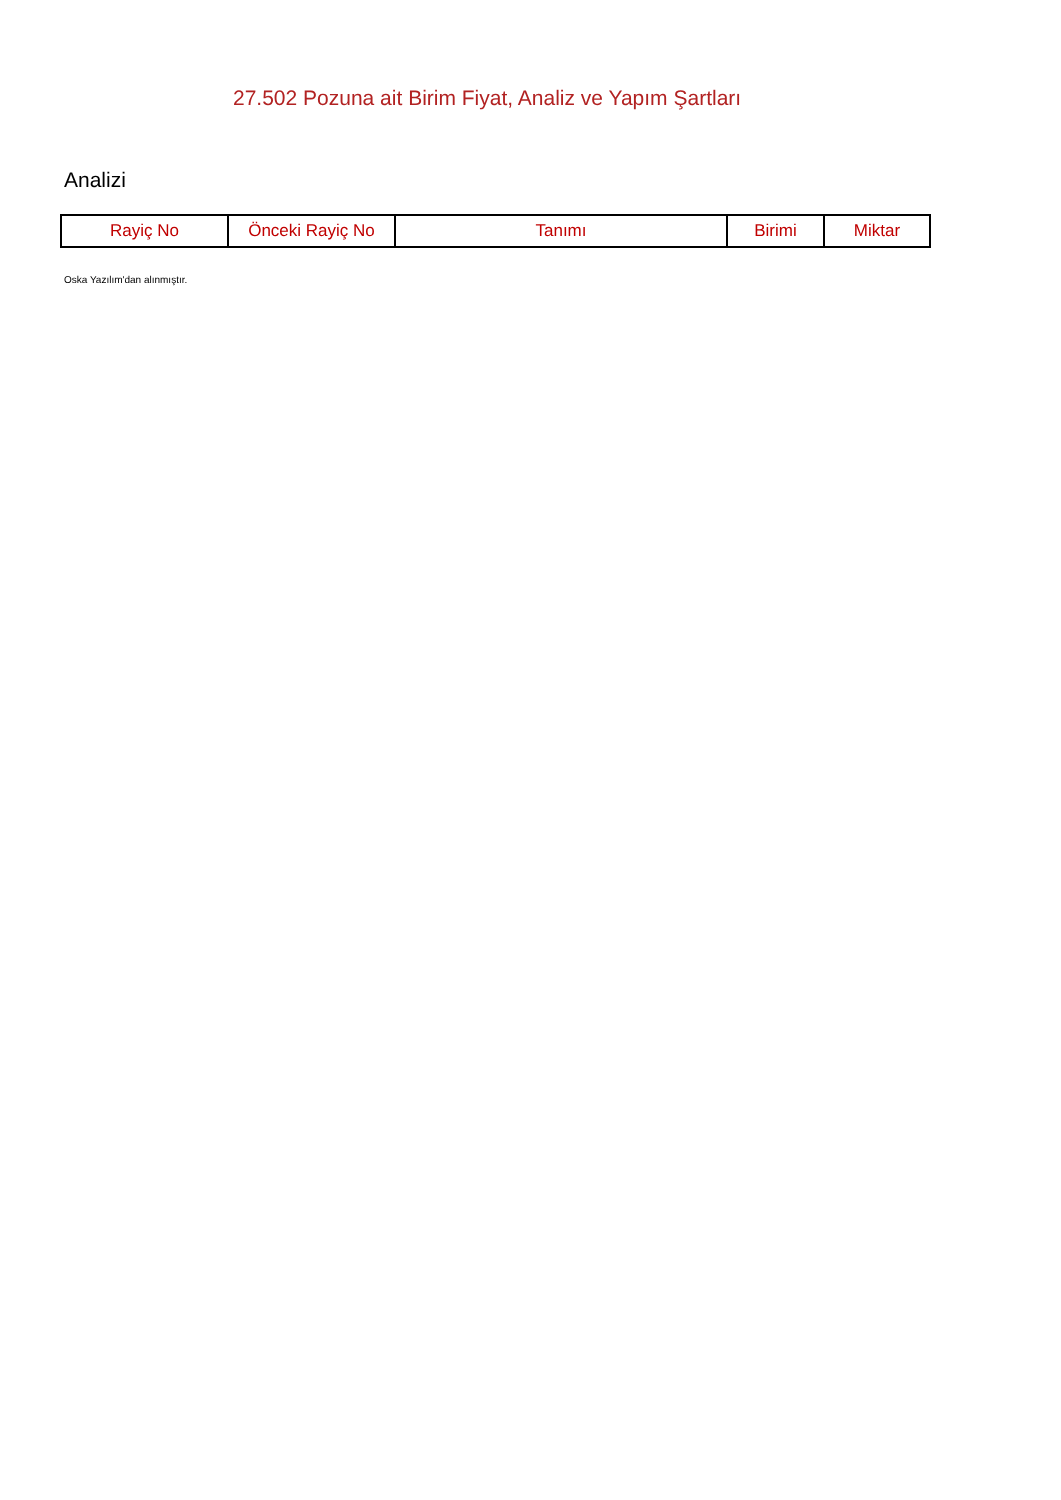27.502 Pozuna ait Birim Fiyat, Analiz ve Yapım Şartları
Analizi
| Rayiç No | Önceki Rayiç No | Tanımı | Birimi | Miktar |
| --- | --- | --- | --- | --- |
Oska Yazılım'dan alınmıştır.